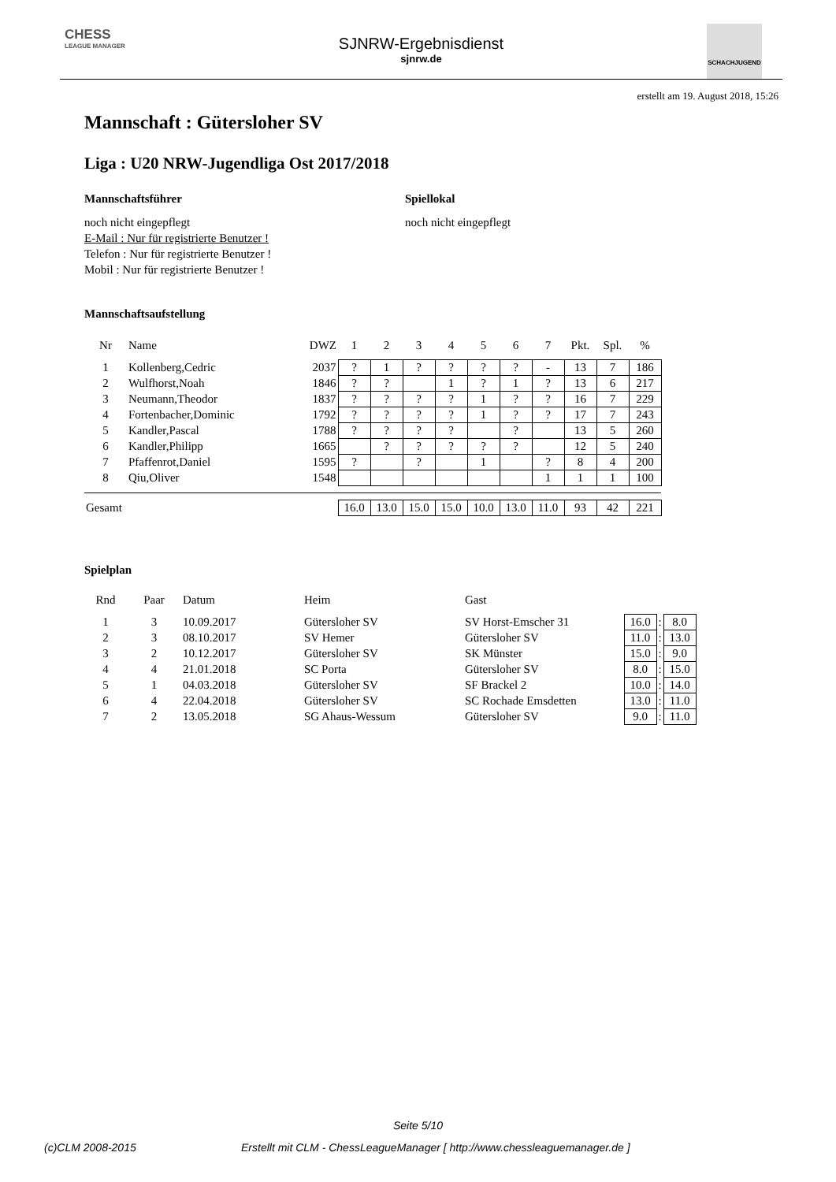CHESS
LEAGUE MANAGER
SJNRW-Ergebnisdienst
sjnrw.de
SCHACHJUGEND
erstellt am 19. August 2018, 15:26
Mannschaft : Gütersloher SV
Liga : U20 NRW-Jugendliga Ost 2017/2018
Mannschaftsführer
noch nicht eingepflegt
E-Mail : Nur für registrierte Benutzer !
Telefon : Nur für registrierte Benutzer !
Mobil : Nur für registrierte Benutzer !
Spiellokal
noch nicht eingepflegt
Mannschaftsaufstellung
| Nr | Name | DWZ | 1 | 2 | 3 | 4 | 5 | 6 | 7 | Pkt. | Spl. | % |
| --- | --- | --- | --- | --- | --- | --- | --- | --- | --- | --- | --- | --- |
| 1 | Kollenberg,Cedric | 2037 | ? | 1 | ? | ? | ? | ? | - | 13 | 7 | 186 |
| 2 | Wulfhorst,Noah | 1846 | ? | ? | | 1 | ? | 1 | ? | 13 | 6 | 217 |
| 3 | Neumann,Theodor | 1837 | ? | ? | ? | ? | 1 | ? | ? | 16 | 7 | 229 |
| 4 | Fortenbacher,Dominic | 1792 | ? | ? | ? | ? | 1 | ? | ? | 17 | 7 | 243 |
| 5 | Kandler,Pascal | 1788 | ? | ? | ? | ? | | ? | | 13 | 5 | 260 |
| 6 | Kandler,Philipp | 1665 | | ? | ? | ? | ? | ? | | 12 | 5 | 240 |
| 7 | Pfaffenrot,Daniel | 1595 | ? | | ? | | 1 | | ? | 8 | 4 | 200 |
| 8 | Qiu,Oliver | 1548 | | | | | | | 1 | 1 | 1 | 100 |
| Gesamt | | | 16.0 | 13.0 | 15.0 | 15.0 | 10.0 | 13.0 | 11.0 | 93 | 42 | 221 |
Spielplan
| Rnd | Paar | Datum | Heim | Gast | | | |
| --- | --- | --- | --- | --- | --- | --- | --- |
| 1 | 3 | 10.09.2017 | Gütersloher SV | SV Horst-Emscher 31 | 16.0 | : | 8.0 |
| 2 | 3 | 08.10.2017 | SV Hemer | Gütersloher SV | 11.0 | : | 13.0 |
| 3 | 2 | 10.12.2017 | Gütersloher SV | SK Münster | 15.0 | : | 9.0 |
| 4 | 4 | 21.01.2018 | SC Porta | Gütersloher SV | 8.0 | : | 15.0 |
| 5 | 1 | 04.03.2018 | Gütersloher SV | SF Brackel 2 | 10.0 | : | 14.0 |
| 6 | 4 | 22.04.2018 | Gütersloher SV | SC Rochade Emsdetten | 13.0 | : | 11.0 |
| 7 | 2 | 13.05.2018 | SG Ahaus-Wessum | Gütersloher SV | 9.0 | : | 11.0 |
Seite 5/10
(c)CLM 2008-2015 Erstellt mit CLM - ChessLeagueManager [ http://www.chessleaguemanager.de ]